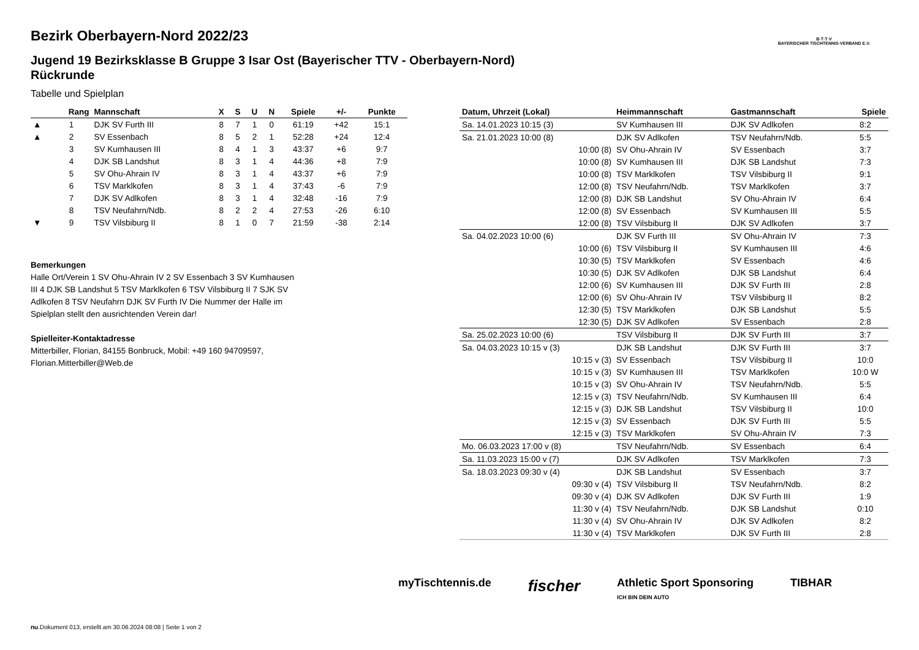Bezirk Oberbayern-Nord 2022/23
Jugend 19 Bezirksklasse B Gruppe 3 Isar Ost (Bayerischer TTV - Oberbayern-Nord) Rückrunde
Tabelle und Spielplan
B·T·T·V
BAYERISCHER TISCHTENNIS-VERBAND E.V.
| | Rang | Mannschaft | X | S | U | N | Spiele | +/- | Punkte |
| --- | --- | --- | --- | --- | --- | --- | --- | --- | --- |
| ▲ | 1 | DJK SV Furth III | 8 | 7 | 1 | 0 | 61:19 | +42 | 15:1 |
| ▲ | 2 | SV Essenbach | 8 | 5 | 2 | 1 | 52:28 | +24 | 12:4 |
| | 3 | SV Kumhausen III | 8 | 4 | 1 | 3 | 43:37 | +6 | 9:7 |
| | 4 | DJK SB Landshut | 8 | 3 | 1 | 4 | 44:36 | +8 | 7:9 |
| | 5 | SV Ohu-Ahrain IV | 8 | 3 | 1 | 4 | 43:37 | +6 | 7:9 |
| | 6 | TSV Marklkofen | 8 | 3 | 1 | 4 | 37:43 | -6 | 7:9 |
| | 7 | DJK SV Adlkofen | 8 | 3 | 1 | 4 | 32:48 | -16 | 7:9 |
| | 8 | TSV Neufahrn/Ndb. | 8 | 2 | 2 | 4 | 27:53 | -26 | 6:10 |
| ▼ | 9 | TSV Vilsbiburg II | 8 | 1 | 0 | 7 | 21:59 | -38 | 2:14 |
Bemerkungen
Halle Ort/Verein 1 SV Ohu-Ahrain IV 2 SV Essenbach 3 SV Kumhausen III 4 DJK SB Landshut 5 TSV Marklkofen 6 TSV Vilsbiburg II 7 SJK SV Adlkofen 8 TSV Neufahrn DJK SV Furth IV Die Nummer der Halle im Spielplan stellt den ausrichtenden Verein dar!
Spielleiter-Kontaktadresse
Mitterbiller, Florian, 84155 Bonbruck, Mobil: +49 160 94709597, Florian.Mitterbiller@Web.de
| Datum, Uhrzeit (Lokal) | Heimmannschaft | Gastmannschaft | Spiele |
| --- | --- | --- | --- |
| Sa. 14.01.2023 10:15 (3) | SV Kumhausen III | DJK SV Adlkofen | 8:2 |
| Sa. 21.01.2023 10:00 (8) | DJK SV Adlkofen | TSV Neufahrn/Ndb. | 5:5 |
| 10:00 (8) | SV Ohu-Ahrain IV | SV Essenbach | 3:7 |
| 10:00 (8) | SV Kumhausen III | DJK SB Landshut | 7:3 |
| 10:00 (8) | TSV Marklkofen | TSV Vilsbiburg II | 9:1 |
| 12:00 (8) | TSV Neufahrn/Ndb. | TSV Marklkofen | 3:7 |
| 12:00 (8) | DJK SB Landshut | SV Ohu-Ahrain IV | 6:4 |
| 12:00 (8) | SV Essenbach | SV Kumhausen III | 5:5 |
| 12:00 (8) | TSV Vilsbiburg II | DJK SV Adlkofen | 3:7 |
| Sa. 04.02.2023 10:00 (6) | DJK SV Furth III | SV Ohu-Ahrain IV | 7:3 |
| 10:00 (6) | TSV Vilsbiburg II | SV Kumhausen III | 4:6 |
| 10:30 (5) | TSV Marklkofen | SV Essenbach | 4:6 |
| 10:30 (5) | DJK SV Adlkofen | DJK SB Landshut | 6:4 |
| 12:00 (6) | SV Kumhausen III | DJK SV Furth III | 2:8 |
| 12:00 (6) | SV Ohu-Ahrain IV | TSV Vilsbiburg II | 8:2 |
| 12:30 (5) | TSV Marklkofen | DJK SB Landshut | 5:5 |
| 12:30 (5) | DJK SV Adlkofen | SV Essenbach | 2:8 |
| Sa. 25.02.2023 10:00 (6) | TSV Vilsbiburg II | DJK SV Furth III | 3:7 |
| Sa. 04.03.2023 10:15 v (3) | DJK SB Landshut | DJK SV Furth III | 3:7 |
| 10:15 v (3) | SV Essenbach | TSV Vilsbiburg II | 10:0 |
| 10:15 v (3) | SV Kumhausen III | TSV Marklkofen | 10:0 W |
| 10:15 v (3) | SV Ohu-Ahrain IV | TSV Neufahrn/Ndb. | 5:5 |
| 12:15 v (3) | TSV Neufahrn/Ndb. | SV Kumhausen III | 6:4 |
| 12:15 v (3) | DJK SB Landshut | TSV Vilsbiburg II | 10:0 |
| 12:15 v (3) | SV Essenbach | DJK SV Furth III | 5:5 |
| 12:15 v (3) | TSV Marklkofen | SV Ohu-Ahrain IV | 7:3 |
| Mo. 06.03.2023 17:00 v (8) | TSV Neufahrn/Ndb. | SV Essenbach | 6:4 |
| Sa. 11.03.2023 15:00 v (7) | DJK SV Adlkofen | TSV Marklkofen | 7:3 |
| Sa. 18.03.2023 09:30 v (4) | DJK SB Landshut | SV Essenbach | 3:7 |
| 09:30 v (4) | TSV Vilsbiburg II | TSV Neufahrn/Ndb. | 8:2 |
| 09:30 v (4) | DJK SV Adlkofen | DJK SV Furth III | 1:9 |
| 11:30 v (4) | TSV Neufahrn/Ndb. | DJK SB Landshut | 0:10 |
| 11:30 v (4) | SV Ohu-Ahrain IV | DJK SV Adlkofen | 8:2 |
| 11:30 v (4) | TSV Marklkofen | DJK SV Furth III | 2:8 |
myTischtennis.de fischer Athletic Sport Sponsoring
ICH BIN DEIN AUTO TIBHAR
nu.Dokument 013, erstellt am 30.06.2024 08:08 | Seite 1 von 2